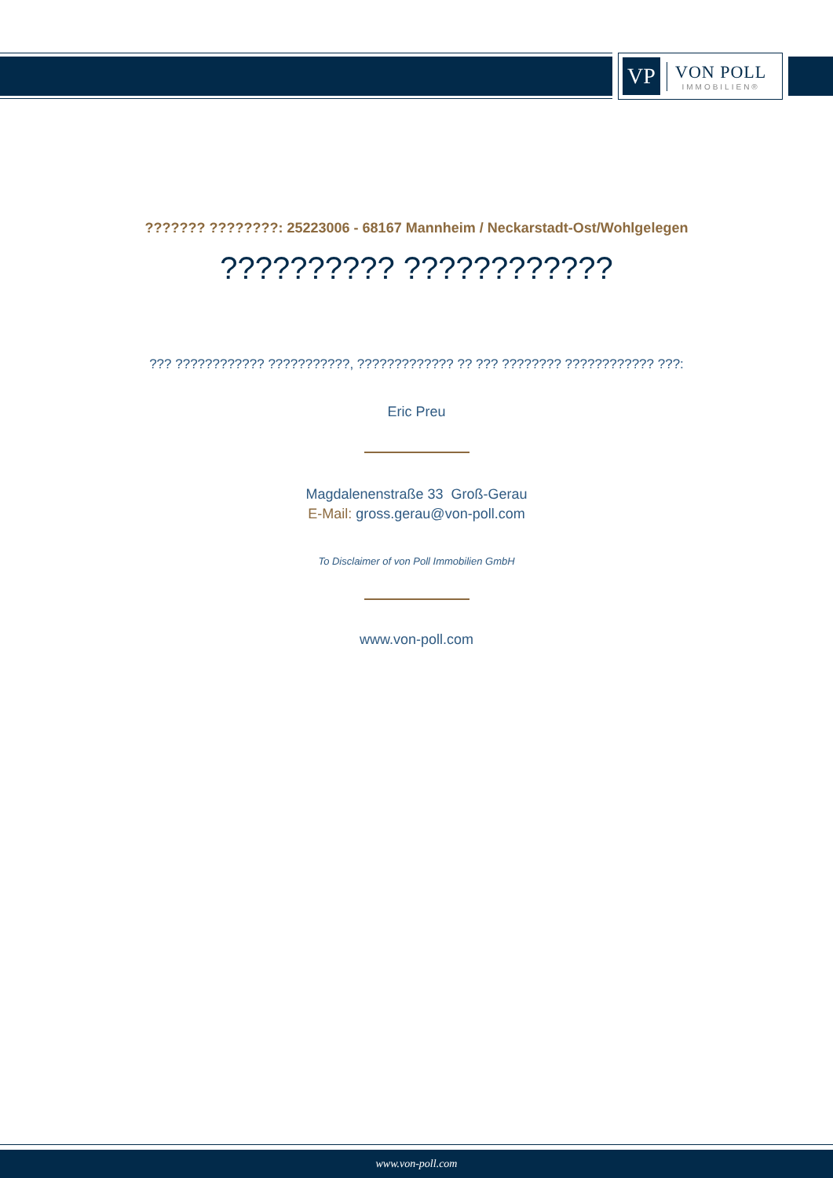VP
VON POLL
IMMOBILIEN®
??????? ????????: 25223006 - 68167 Mannheim / Neckarstadt-Ost/Wohlgelegen
?????????? ????????????
??? ???????????? ???????????, ????????????? ?? ??? ???????? ???????????? ???:
Eric Preu
Magdalenenstraße 33 Groß-Gerau
E-Mail: gross.gerau@von-poll.com
To Disclaimer of von Poll Immobilien GmbH
www.von-poll.com
www.von-poll.com